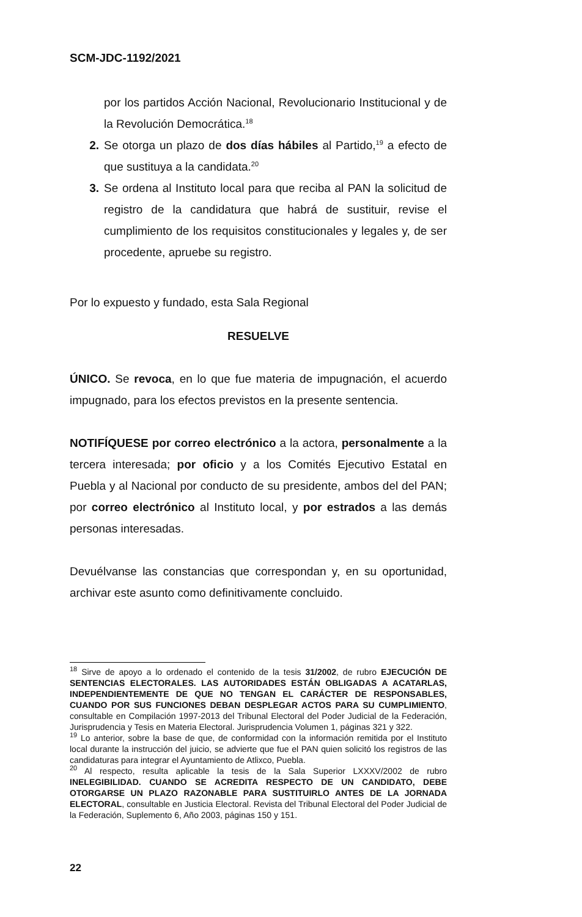SCM-JDC-1192/2021
por los partidos Acción Nacional, Revolucionario Institucional y de la Revolución Democrática.<sup>18</sup>
2. Se otorga un plazo de dos días hábiles al Partido,<sup>19</sup> a efecto de que sustituya a la candidata.<sup>20</sup>
3. Se ordena al Instituto local para que reciba al PAN la solicitud de registro de la candidatura que habrá de sustituir, revise el cumplimiento de los requisitos constitucionales y legales y, de ser procedente, apruebe su registro.
Por lo expuesto y fundado, esta Sala Regional
RESUELVE
ÚNICO. Se revoca, en lo que fue materia de impugnación, el acuerdo impugnado, para los efectos previstos en la presente sentencia.
NOTIFÍQUESE por correo electrónico a la actora, personalmente a la tercera interesada; por oficio y a los Comités Ejecutivo Estatal en Puebla y al Nacional por conducto de su presidente, ambos del del PAN; por correo electrónico al Instituto local, y por estrados a las demás personas interesadas.
Devuélvanse las constancias que correspondan y, en su oportunidad, archivar este asunto como definitivamente concluido.
<sup>18</sup> Sirve de apoyo a lo ordenado el contenido de la tesis 31/2002, de rubro EJECUCIÓN DE SENTENCIAS ELECTORALES. LAS AUTORIDADES ESTÁN OBLIGADAS A ACATARLAS, INDEPENDIENTEMENTE DE QUE NO TENGAN EL CARÁCTER DE RESPONSABLES, CUANDO POR SUS FUNCIONES DEBAN DESPLEGAR ACTOS PARA SU CUMPLIMIENTO, consultable en Compilación 1997-2013 del Tribunal Electoral del Poder Judicial de la Federación, Jurisprudencia y Tesis en Materia Electoral. Jurisprudencia Volumen 1, páginas 321 y 322.
<sup>19</sup> Lo anterior, sobre la base de que, de conformidad con la información remitida por el Instituto local durante la instrucción del juicio, se advierte que fue el PAN quien solicitó los registros de las candidaturas para integrar el Ayuntamiento de Atlixco, Puebla.
<sup>20</sup> Al respecto, resulta aplicable la tesis de la Sala Superior LXXXV/2002 de rubro INELEGIBILIDAD. CUANDO SE ACREDITA RESPECTO DE UN CANDIDATO, DEBE OTORGARSE UN PLAZO RAZONABLE PARA SUSTITUIRLO ANTES DE LA JORNADA ELECTORAL, consultable en Justicia Electoral. Revista del Tribunal Electoral del Poder Judicial de la Federación, Suplemento 6, Año 2003, páginas 150 y 151.
22